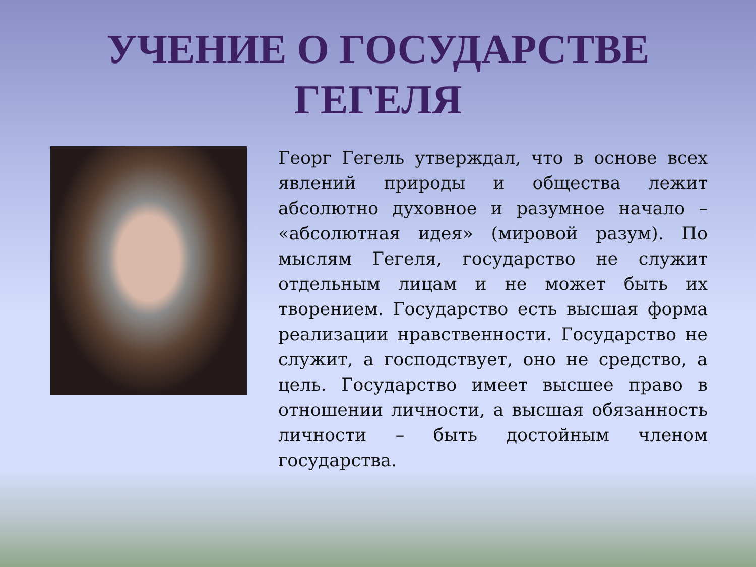УЧЕНИЕ О ГОСУДАРСТВЕ
ГЕГЕЛЯ
Георг Гегель утверждал, что в основе всех явлений природы и общества лежит абсолютно духовное и разумное начало – «абсолютная идея» (мировой разум). По мыслям Гегеля, государство не служит отдельным лицам и не может быть их творением. Государство есть высшая форма реализации нравственности. Государство не служит, а господствует, оно не средство, а цель. Государство имеет высшее право в отношении личности, а высшая обязанность личности – быть достойным членом государства.